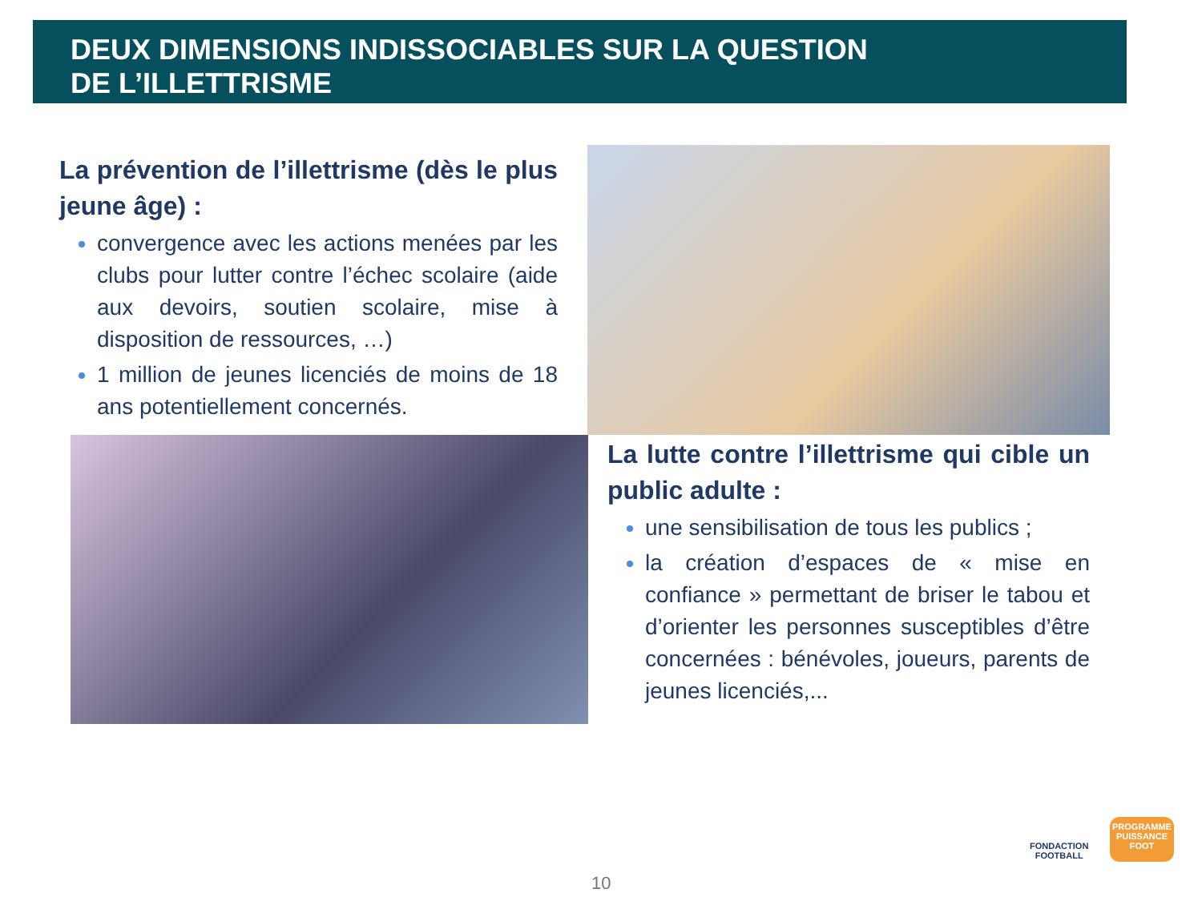DEUX DIMENSIONS INDISSOCIABLES SUR LA QUESTION
DE L’ILLETTRISME
La prévention de l’illettrisme (dès le plus jeune âge) :
convergence avec les actions menées par les clubs pour lutter contre l’échec scolaire (aide aux devoirs, soutien scolaire, mise à disposition de ressources, …)
1 million de jeunes licenciés de moins de 18 ans potentiellement concernés.
La lutte contre l’illettrisme qui cible un public adulte :
une sensibilisation de tous les publics ;
la création d’espaces de « mise en confiance » permettant de briser le tabou et d’orienter les personnes susceptibles d’être concernées : bénévoles, joueurs, parents de jeunes licenciés,...
FONDACTION
FOOTBALL
PROGRAMME
PUISSANCE
FOOT
10